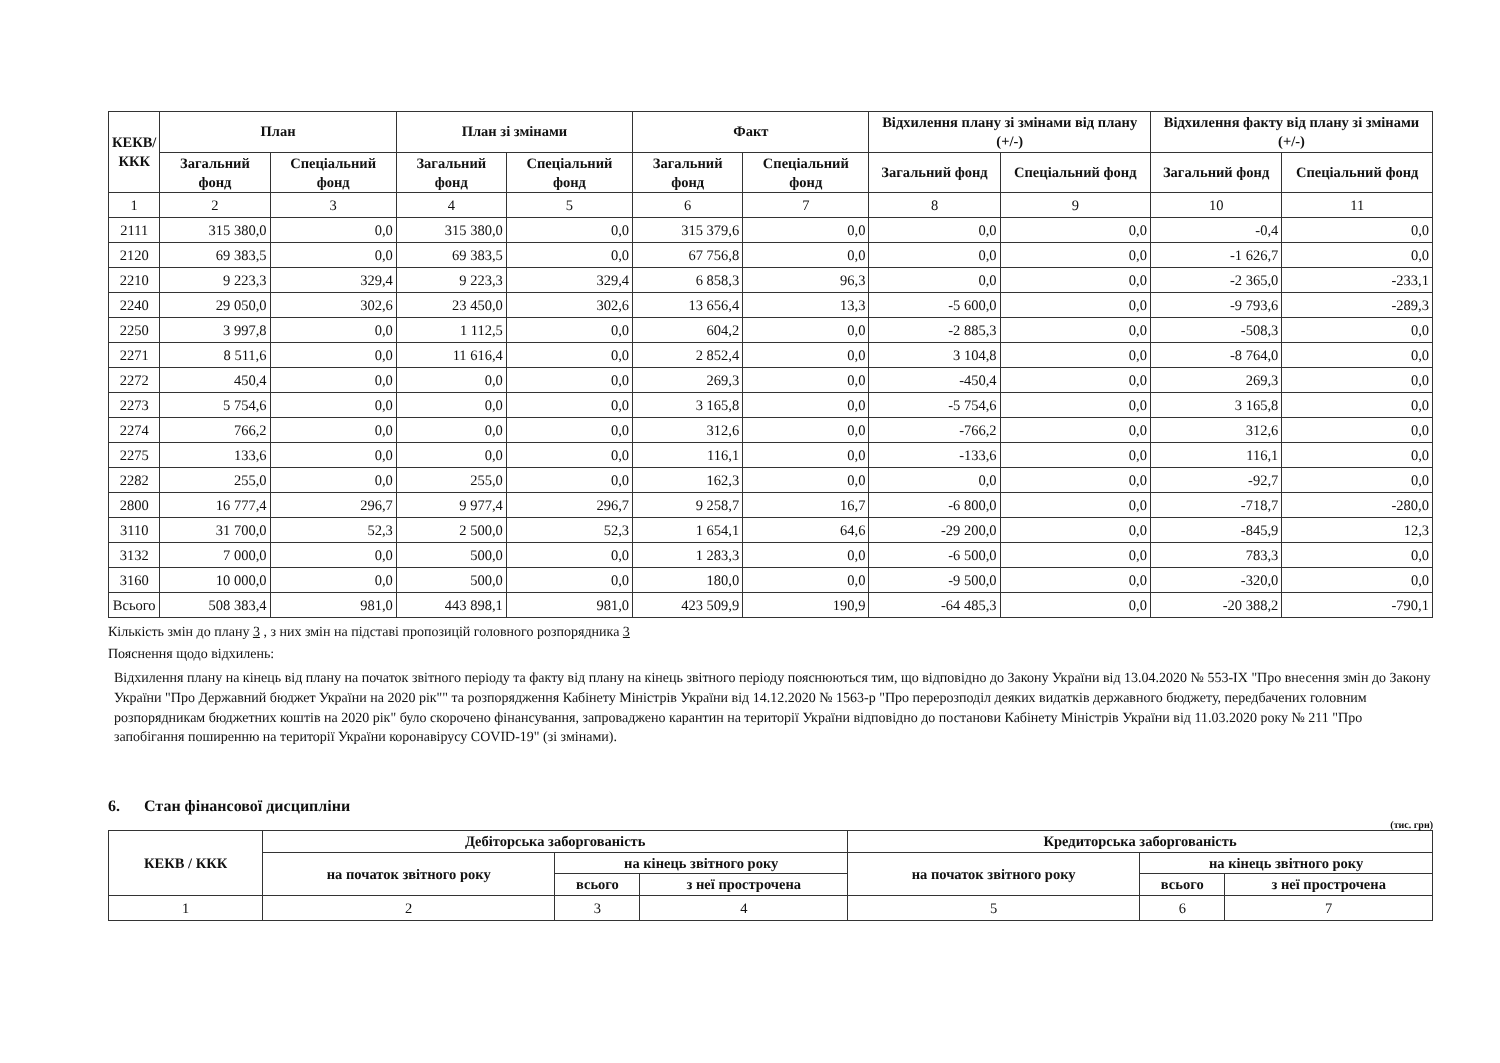| КЕКВ/ ККК | План | | План зі змінами | | Факт | | Відхилення плану зі змінами від плану (+/-) | | Відхилення факту від плану зі змінами (+/-) | |
| --- | --- | --- | --- | --- | --- | --- | --- | --- | --- | --- |
| | Загальний фонд | Спеціальний фонд | Загальний фонд | Спеціальний фонд | Загальний фонд | Спеціальний фонд | Загальний фонд | Спеціальний фонд | Загальний фонд | Спеціальний фонд |
| 1 | 2 | 3 | 4 | 5 | 6 | 7 | 8 | 9 | 10 | 11 |
| 2111 | 315 380,0 | 0,0 | 315 380,0 | 0,0 | 315 379,6 | 0,0 | 0,0 | 0,0 | -0,4 | 0,0 |
| 2120 | 69 383,5 | 0,0 | 69 383,5 | 0,0 | 67 756,8 | 0,0 | 0,0 | 0,0 | -1 626,7 | 0,0 |
| 2210 | 9 223,3 | 329,4 | 9 223,3 | 329,4 | 6 858,3 | 96,3 | 0,0 | 0,0 | -2 365,0 | -233,1 |
| 2240 | 29 050,0 | 302,6 | 23 450,0 | 302,6 | 13 656,4 | 13,3 | -5 600,0 | 0,0 | -9 793,6 | -289,3 |
| 2250 | 3 997,8 | 0,0 | 1 112,5 | 0,0 | 604,2 | 0,0 | -2 885,3 | 0,0 | -508,3 | 0,0 |
| 2271 | 8 511,6 | 0,0 | 11 616,4 | 0,0 | 2 852,4 | 0,0 | 3 104,8 | 0,0 | -8 764,0 | 0,0 |
| 2272 | 450,4 | 0,0 | 0,0 | 0,0 | 269,3 | 0,0 | -450,4 | 0,0 | 269,3 | 0,0 |
| 2273 | 5 754,6 | 0,0 | 0,0 | 0,0 | 3 165,8 | 0,0 | -5 754,6 | 0,0 | 3 165,8 | 0,0 |
| 2274 | 766,2 | 0,0 | 0,0 | 0,0 | 312,6 | 0,0 | -766,2 | 0,0 | 312,6 | 0,0 |
| 2275 | 133,6 | 0,0 | 0,0 | 0,0 | 116,1 | 0,0 | -133,6 | 0,0 | 116,1 | 0,0 |
| 2282 | 255,0 | 0,0 | 255,0 | 0,0 | 162,3 | 0,0 | 0,0 | 0,0 | -92,7 | 0,0 |
| 2800 | 16 777,4 | 296,7 | 9 977,4 | 296,7 | 9 258,7 | 16,7 | -6 800,0 | 0,0 | -718,7 | -280,0 |
| 3110 | 31 700,0 | 52,3 | 2 500,0 | 52,3 | 1 654,1 | 64,6 | -29 200,0 | 0,0 | -845,9 | 12,3 |
| 3132 | 7 000,0 | 0,0 | 500,0 | 0,0 | 1 283,3 | 0,0 | -6 500,0 | 0,0 | 783,3 | 0,0 |
| 3160 | 10 000,0 | 0,0 | 500,0 | 0,0 | 180,0 | 0,0 | -9 500,0 | 0,0 | -320,0 | 0,0 |
| Всього | 508 383,4 | 981,0 | 443 898,1 | 981,0 | 423 509,9 | 190,9 | -64 485,3 | 0,0 | -20 388,2 | -790,1 |
Кількість змін до плану 3 , з них змін на підставі пропозицій головного розпорядника 3
Пояснення щодо відхилень:
Відхилення плану на кінець від плану на початок звітного періоду та факту від плану на кінець звітного періоду пояснюються тим, що відповідно до Закону України від 13.04.2020 № 553-IX "Про внесення змін до Закону України "Про Державний бюджет України на 2020 рік"" та розпорядження Кабінету Міністрів України від 14.12.2020 № 1563-р "Про перерозподіл деяких видатків державного бюджету, передбачених головним розпорядникам бюджетних коштів на 2020 рік" було скорочено фінансування, запроваджено карантин на території України відповідно до постанови Кабінету Міністрів України від 11.03.2020 року № 211 "Про запобігання поширенню на території України коронавірусу COVID-19" (зі змінами).
6. Стан фінансової дисципліни
(тис. грн)
| КЕКВ / ККК | Дебіторська заборгованість | | | Кредиторська заборгованість | | |
| --- | --- | --- | --- | --- | --- | --- |
| | на початок звітного року | на кінець звітного року | | на початок звітного року | на кінець звітного року | |
| | | всього | з неї прострочена | | всього | з неї прострочена |
| 1 | 2 | 3 | 4 | 5 | 6 | 7 |